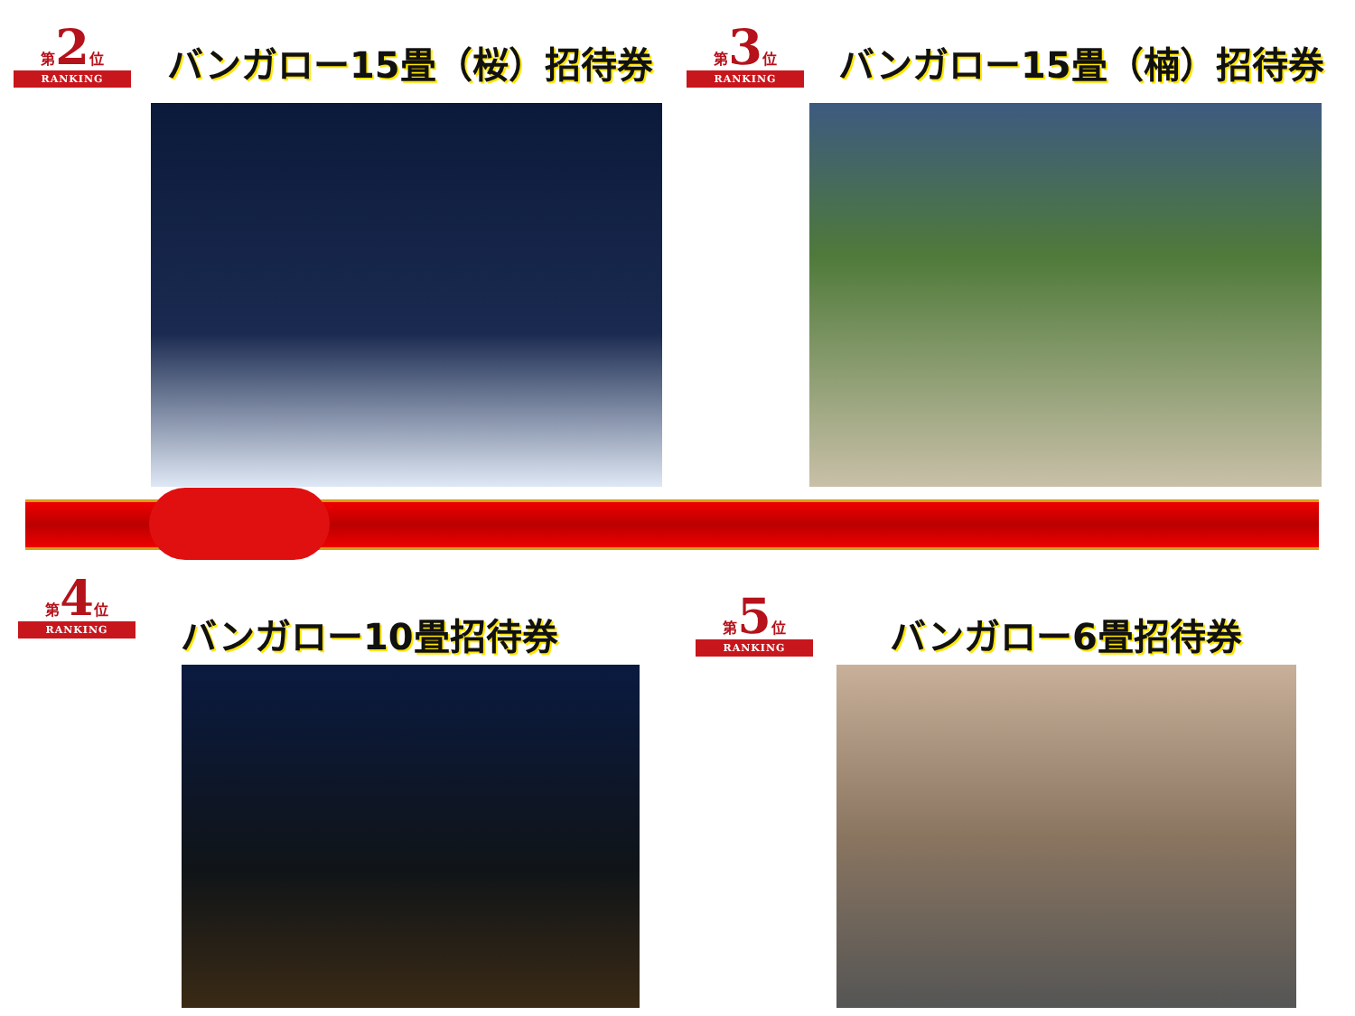第2位
RANKING
バンガロー15畳（桜）招待券
第3位
RANKING
バンガロー15畳（楠）招待券
第4位
RANKING
バンガロー10畳招待券
第5位
RANKING
バンガロー6畳招待券